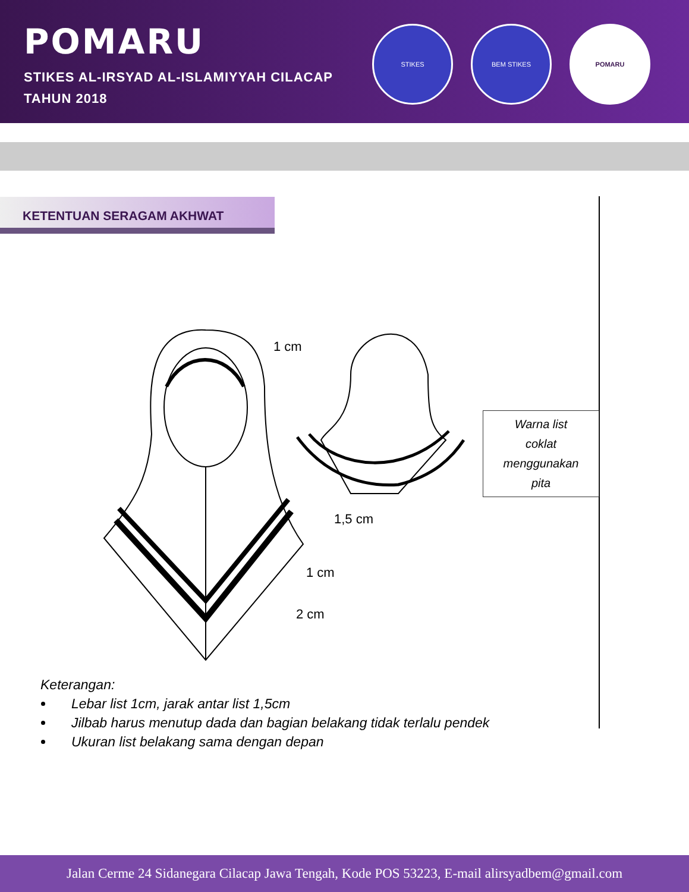POMARU
STIKES AL-IRSYAD AL-ISLAMIYYAH CILACAP
TAHUN 2018
STIKES BEM STIKES POMARU
KETENTUAN SERAGAM AKHWAT
1 cm
1,5 cm
1 cm
2 cm
Warna list
coklat
menggunakan
pita
Keterangan:
Lebar list 1cm, jarak antar list 1,5cm
Jilbab harus menutup dada dan bagian belakang tidak terlalu pendek
Ukuran list belakang sama dengan depan
Jalan Cerme 24 Sidanegara Cilacap Jawa Tengah, Kode POS 53223, E-mail alirsyadbem@gmail.com